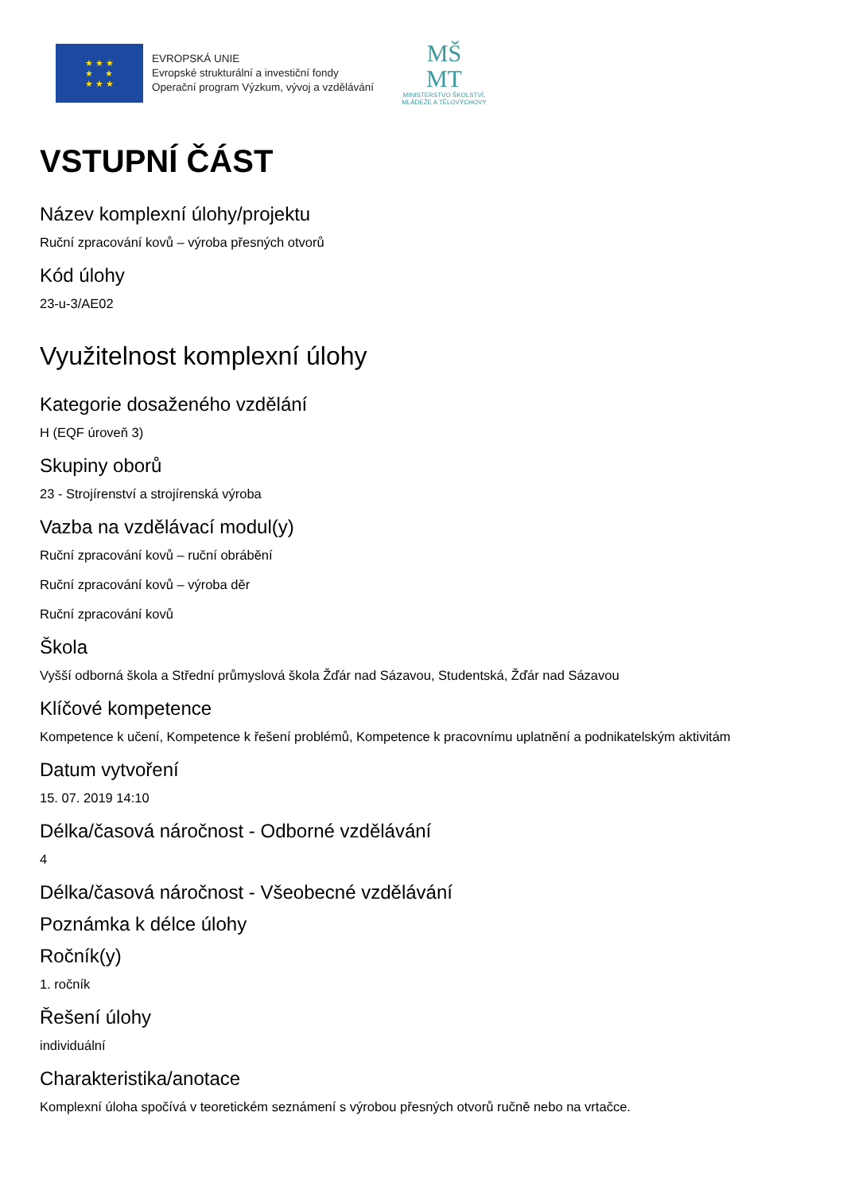★ ★ ★
★ ★
★ ★ ★
EVROPSKÁ UNIE
Evropské strukturální a investiční fondy
Operační program Výzkum, vývoj a vzdělávání
MŠ
MT
MINISTERSTVO ŠKOLSTVÍ,
MLÁDEŽE A TĚLOVÝCHOVY
VSTUPNÍ ČÁST
Název komplexní úlohy/projektu
Ruční zpracování kovů – výroba přesných otvorů
Kód úlohy
23-u-3/AE02
Využitelnost komplexní úlohy
Kategorie dosaženého vzdělání
H (EQF úroveň 3)
Skupiny oborů
23 - Strojírenství a strojírenská výroba
Vazba na vzdělávací modul(y)
Ruční zpracování kovů – ruční obrábění
Ruční zpracování kovů – výroba děr
Ruční zpracování kovů
Škola
Vyšší odborná škola a Střední průmyslová škola Žďár nad Sázavou, Studentská, Žďár nad Sázavou
Klíčové kompetence
Kompetence k učení, Kompetence k řešení problémů, Kompetence k pracovnímu uplatnění a podnikatelským aktivitám
Datum vytvoření
15. 07. 2019 14:10
Délka/časová náročnost - Odborné vzdělávání
4
Délka/časová náročnost - Všeobecné vzdělávání
Poznámka k délce úlohy
Ročník(y)
1. ročník
Řešení úlohy
individuální
Charakteristika/anotace
Komplexní úloha spočívá v teoretickém seznámení s výrobou přesných otvorů ručně nebo na vrtačce.